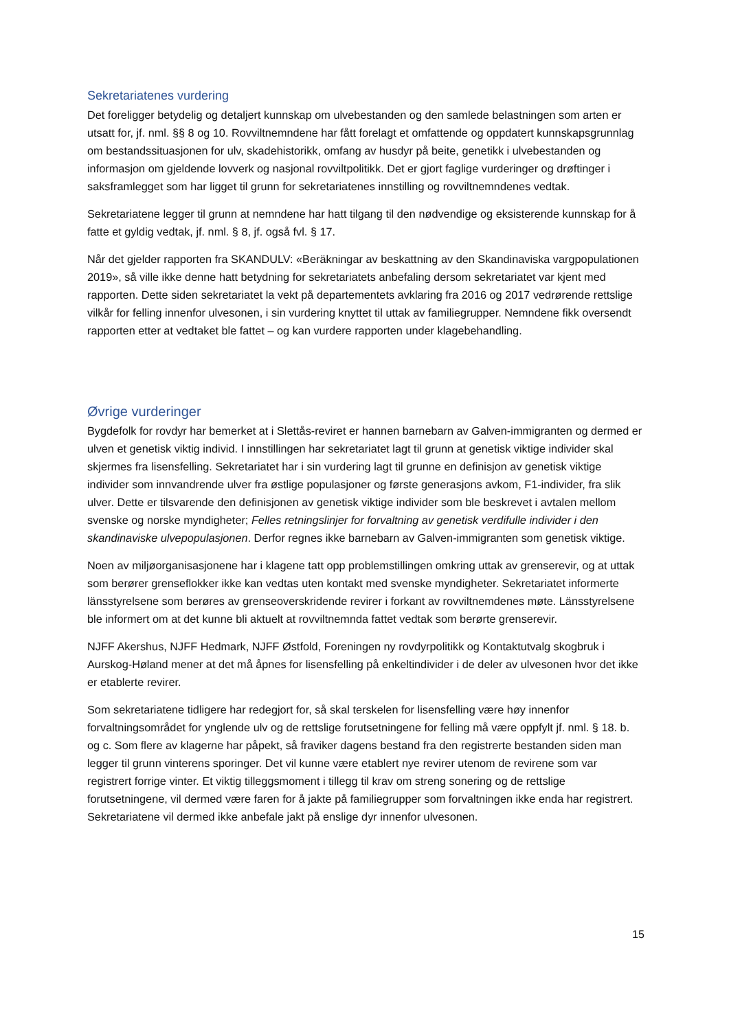Sekretariatenes vurdering
Det foreligger betydelig og detaljert kunnskap om ulvebestanden og den samlede belastningen som arten er utsatt for, jf. nml. §§ 8 og 10. Rovviltnemndene har fått forelagt et omfattende og oppdatert kunnskapsgrunnlag om bestandssituasjonen for ulv, skadehistorikk, omfang av husdyr på beite, genetikk i ulvebestanden og informasjon om gjeldende lovverk og nasjonal rovviltpolitikk. Det er gjort faglige vurderinger og drøftinger i saksframlegget som har ligget til grunn for sekretariatenes innstilling og rovviltnemndenes vedtak.
Sekretariatene legger til grunn at nemndene har hatt tilgang til den nødvendige og eksisterende kunnskap for å fatte et gyldig vedtak, jf. nml. § 8, jf. også fvl. § 17.
Når det gjelder rapporten fra SKANDULV: «Beräkningar av beskattning av den Skandinaviska vargpopulationen 2019», så ville ikke denne hatt betydning for sekretariatets anbefaling dersom sekretariatet var kjent med rapporten. Dette siden sekretariatet la vekt på departementets avklaring fra 2016 og 2017 vedrørende rettslige vilkår for felling innenfor ulvesonen, i sin vurdering knyttet til uttak av familiegrupper. Nemndene fikk oversendt rapporten etter at vedtaket ble fattet – og kan vurdere rapporten under klagebehandling.
Øvrige vurderinger
Bygdefolk for rovdyr har bemerket at i Slettås-reviret er hannen barnebarn av Galven-immigranten og dermed er ulven et genetisk viktig individ. I innstillingen har sekretariatet lagt til grunn at genetisk viktige individer skal skjermes fra lisensfelling. Sekretariatet har i sin vurdering lagt til grunne en definisjon av genetisk viktige individer som innvandrende ulver fra østlige populasjoner og første generasjons avkom, F1-individer, fra slik ulver. Dette er tilsvarende den definisjonen av genetisk viktige individer som ble beskrevet i avtalen mellom svenske og norske myndigheter; Felles retningslinjer for forvaltning av genetisk verdifulle individer i den skandinaviske ulvepopulasjonen. Derfor regnes ikke barnebarn av Galven-immigranten som genetisk viktige.
Noen av miljøorganisasjonene har i klagene tatt opp problemstillingen omkring uttak av grenserevir, og at uttak som berører grenseflokker ikke kan vedtas uten kontakt med svenske myndigheter. Sekretariatet informerte länsstyrelsene som berøres av grenseoverskridende revirer i forkant av rovviltnemdenes møte. Länsstyrelsene ble informert om at det kunne bli aktuelt at rovviltnemnda fattet vedtak som berørte grenserevir.
NJFF Akershus, NJFF Hedmark, NJFF Østfold, Foreningen ny rovdyrpolitikk og Kontaktutvalg skogbruk i Aurskog-Høland mener at det må åpnes for lisensfelling på enkeltindivider i de deler av ulvesonen hvor det ikke er etablerte revirer.
Som sekretariatene tidligere har redegjort for, så skal terskelen for lisensfelling være høy innenfor forvaltningsområdet for ynglende ulv og de rettslige forutsetningene for felling må være oppfylt jf. nml. § 18. b. og c. Som flere av klagerne har påpekt, så fraviker dagens bestand fra den registrerte bestanden siden man legger til grunn vinterens sporinger. Det vil kunne være etablert nye revirer utenom de revirene som var registrert forrige vinter. Et viktig tilleggsmoment i tillegg til krav om streng sonering og de rettslige forutsetningene, vil dermed være faren for å jakte på familiegrupper som forvaltningen ikke enda har registrert. Sekretariatene vil dermed ikke anbefale jakt på enslige dyr innenfor ulvesonen.
15